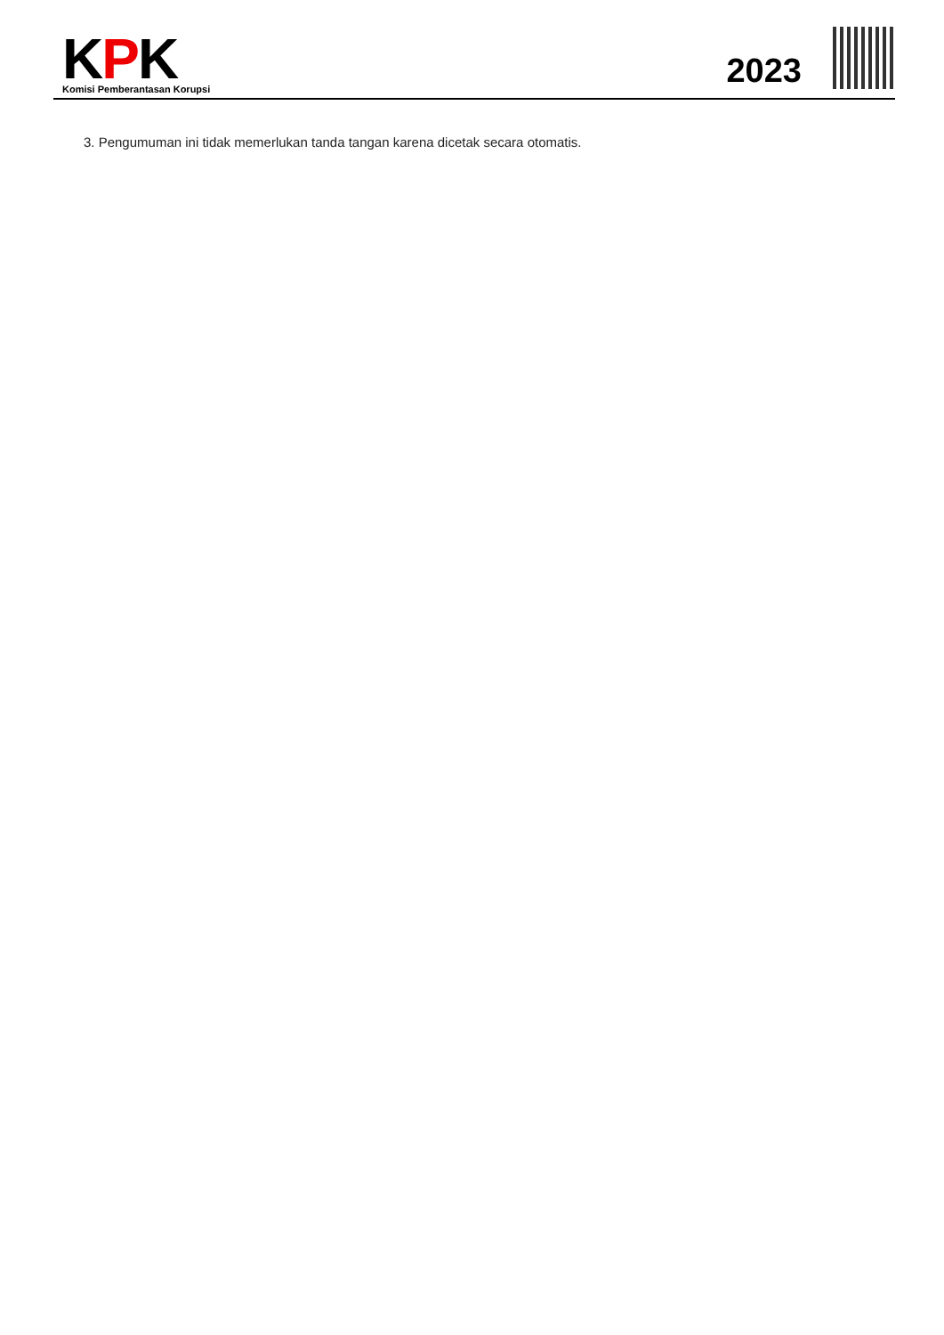KPK
Komisi Pemberantasan Korupsi
2023
3. Pengumuman ini tidak memerlukan tanda tangan karena dicetak secara otomatis.